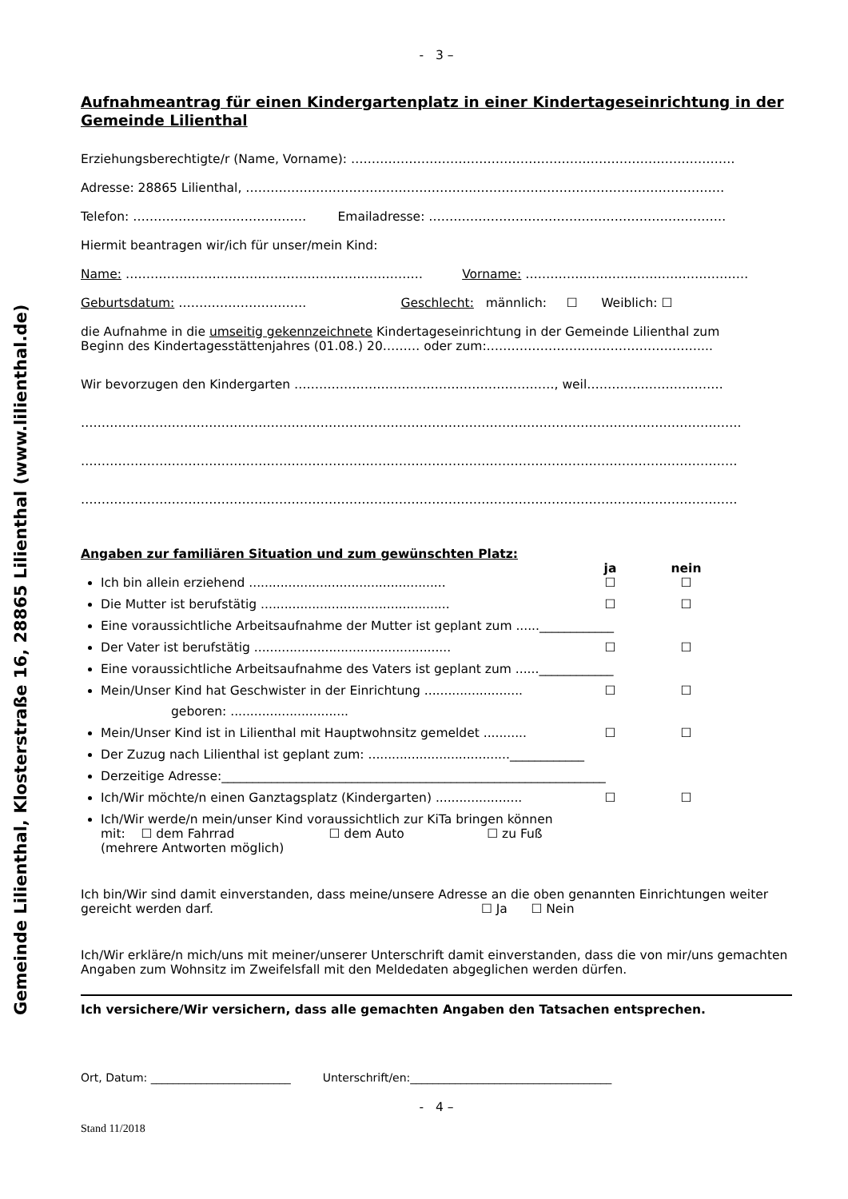Gemeinde Lilienthal, Klosterstraße 16, 28865 Lilienthal (www.lilienthal.de)
- 3 –
Aufnahmeantrag für einen Kindergartenplatz in einer Kindertageseinrichtung in der Gemeinde Lilienthal
Erziehungsberechtigte/r (Name, Vorname): …………………………………………………………………………………
Adresse: 28865 Lilienthal, ………………………………………………..……………………………………………………
Telefon: …………………………………… Emailadresse: ………………………………………………………………
Hiermit beantragen wir/ich für unser/mein Kind:
Name: ……………………………………………………………… Vorname: ………………………………………………
Geburtsdatum: …………………………. Geschlecht: männlich: ☐ Weiblich: ☐
die Aufnahme in die umseitig gekennzeichnete Kindertageseinrichtung in der Gemeinde Lilienthal zum
Beginn des Kindertagesstättenjahres (01.08.) 20……… oder zum:……………………………………………....
Wir bevorzugen den Kindergarten ………………………………………………………, weil……………………………
…………………………………………………………………………………………………………………………………………….
……………………………………………………………………………………………………………………………………………
……………………………………………………………………………………………………………………………………………
Angaben zur familiären Situation und zum gewünschten Platz:
ja nein
Ich bin allein erziehend .................................................. ☐ ☐
Die Mutter ist berufstätig ................................................ ☐ ☐
Eine voraussichtliche Arbeitsaufnahme der Mutter ist geplant zum ......____________
Der Vater ist berufstätig .................................................. ☐ ☐
Eine voraussichtliche Arbeitsaufnahme des Vaters ist geplant zum ......____________
Mein/Unser Kind hat Geschwister in der Einrichtung ......................... ☐ ☐
geboren: ..............................
Mein/Unser Kind ist in Lilienthal mit Hauptwohnsitz gemeldet ........... ☐ ☐
Der Zuzug nach Lilienthal ist geplant zum: ....................................____________
Derzeitige Adresse:______________________________________________________________
Ich/Wir möchte/n einen Ganztagsplatz (Kindergarten) ...................... ☐ ☐
Ich/Wir werde/n mein/unser Kind voraussichtlich zur KiTa bringen können
mit: ☐ dem Fahrrad ☐ dem Auto ☐ zu Fuß
(mehrere Antworten möglich)
Ich bin/Wir sind damit einverstanden, dass meine/unsere Adresse an die oben genannten Einrichtungen weiter gereicht werden darf. ☐ Ja ☐ Nein
Ich/Wir erkläre/n mich/uns mit meiner/unserer Unterschrift damit einverstanden, dass die von mir/uns gemachten Angaben zum Wohnsitz im Zweifelsfall mit den Meldedaten abgeglichen werden dürfen.
Ich versichere/Wir versichern, dass alle gemachten Angaben den Tatsachen entsprechen.
Ort, Datum: _________________________ Unterschrift/en:____________________________________
- 4 –
Stand 11/2018